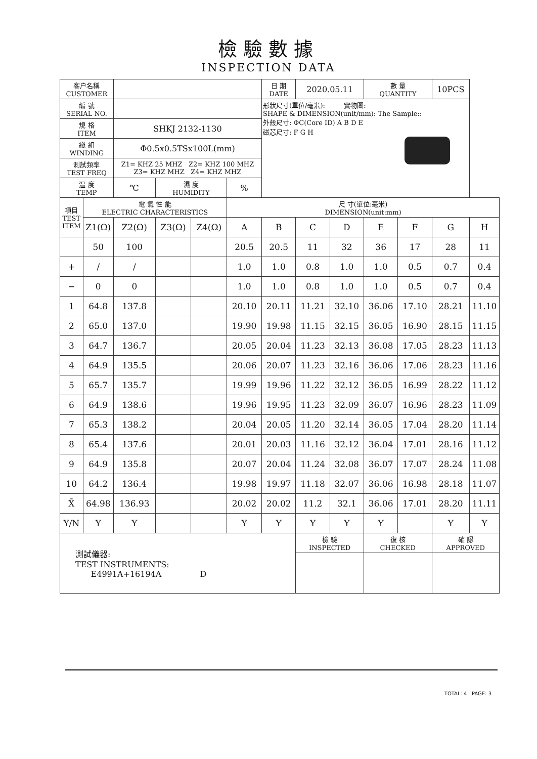檢驗數據
INSPECTION DATA
| 客户名稱 CUSTOMER | | | | | | 日 期 DATE | 2020.05.11 | | 數 量 QUANTITY | | 10PCS | |
| 編 號 SERIAL NO. | | | | | | 形狀尺寸(單位/毫米): 實物圖: SHAPE & DIMENSION(unit/mm): The Sample:: 外殼尺寸: ΦC(Core ID) A B D E 磁芯尺寸: F G H | | | | | | |
| 規 格 ITEM | | SHKJ 2132-1130 | | | | | | | | | | |
| 綫 組 WINDING | | Φ0.5x0.5TSx100L(mm) | | | | | | | | | | |
| 測試頻率 TEST FREQ | | Z1= KHZ 25 MHZ Z2= KHZ 100 MHZ Z3= KHZ MHZ Z4= KHZ MHZ | | | | | | | | | | |
| 温 度 TEMP | | ℃ | 濕 度 HUMIDITY | | % | | | | | | | |
| 項目 TEST ITEM | 電 氣 性 能 ELECTRIC CHARACTERISTICS | | | | 尺 寸(單位:毫米) DIMENSION(unit:mm) | | | | | | | |
| | Z1(Ω) | Z2(Ω) | Z3(Ω) | Z4(Ω) | A | B | C | D | E | F | G | H |
| | 50 | 100 | | | 20.5 | 20.5 | 11 | 32 | 36 | 17 | 28 | 11 |
| + | / | / | | | 1.0 | 1.0 | 0.8 | 1.0 | 1.0 | 0.5 | 0.7 | 0.4 |
| − | 0 | 0 | | | 1.0 | 1.0 | 0.8 | 1.0 | 1.0 | 0.5 | 0.7 | 0.4 |
| 1 | 64.8 | 137.8 | | | 20.10 | 20.11 | 11.21 | 32.10 | 36.06 | 17.10 | 28.21 | 11.10 |
| 2 | 65.0 | 137.0 | | | 19.90 | 19.98 | 11.15 | 32.15 | 36.05 | 16.90 | 28.15 | 11.15 |
| 3 | 64.7 | 136.7 | | | 20.05 | 20.04 | 11.23 | 32.13 | 36.08 | 17.05 | 28.23 | 11.13 |
| 4 | 64.9 | 135.5 | | | 20.06 | 20.07 | 11.23 | 32.16 | 36.06 | 17.06 | 28.23 | 11.16 |
| 5 | 65.7 | 135.7 | | | 19.99 | 19.96 | 11.22 | 32.12 | 36.05 | 16.99 | 28.22 | 11.12 |
| 6 | 64.9 | 138.6 | | | 19.96 | 19.95 | 11.23 | 32.09 | 36.07 | 16.96 | 28.23 | 11.09 |
| 7 | 65.3 | 138.2 | | | 20.04 | 20.05 | 11.20 | 32.14 | 36.05 | 17.04 | 28.20 | 11.14 |
| 8 | 65.4 | 137.6 | | | 20.01 | 20.03 | 11.16 | 32.12 | 36.04 | 17.01 | 28.16 | 11.12 |
| 9 | 64.9 | 135.8 | | | 20.07 | 20.04 | 11.24 | 32.08 | 36.07 | 17.07 | 28.24 | 11.08 |
| 10 | 64.2 | 136.4 | | | 19.98 | 19.97 | 11.18 | 32.07 | 36.06 | 16.98 | 28.18 | 11.07 |
| X̄ | 64.98 | 136.93 | | | 20.02 | 20.02 | 11.2 | 32.1 | 36.06 | 17.01 | 28.20 | 11.11 |
| Y/N | Y | Y | | | Y | Y | Y | Y | Y | | Y | Y |
| 測試儀器: TEST INSTRUMENTS: E4991A+16194A D | | | | | | | 檢 驗 INSPECTED | | 復 核 CHECKED | | 確 認 APPROVED | |
TOTAL: 4 PAGE: 3